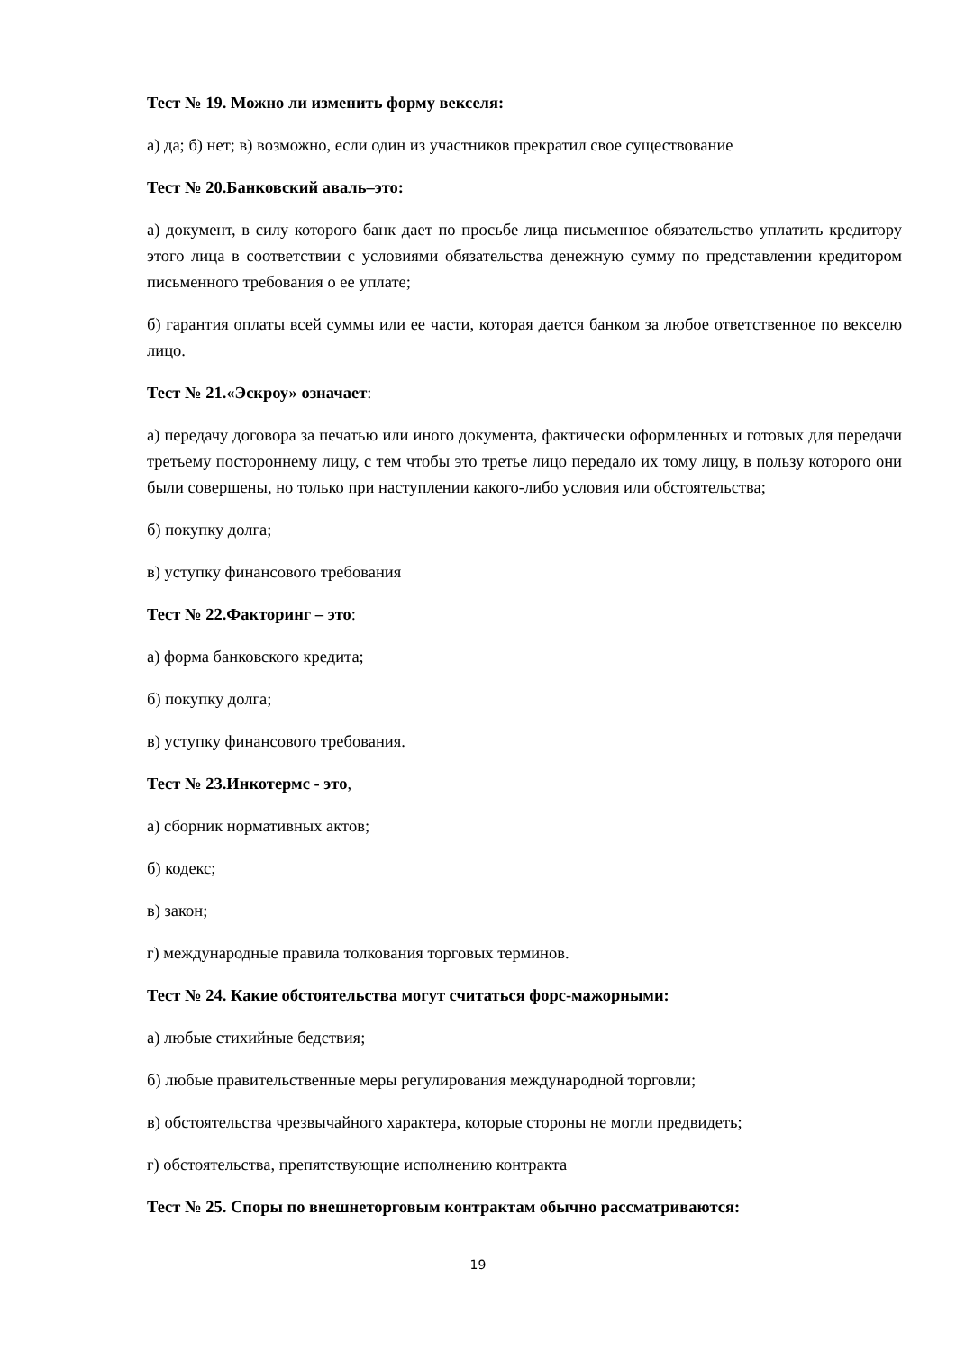Тест № 19. Можно ли изменить форму векселя:
а) да; б) нет; в) возможно, если один из участников прекратил свое существование
Тест № 20.Банковский аваль–это:
а) документ, в силу которого банк дает по просьбе лица письменное обязательство уплатить кредитору этого лица в соответствии с условиями обязательства денежную сумму по представлении кредитором письменного требования о ее уплате;
б) гарантия оплаты всей суммы или ее части, которая дается банком за любое ответственное по векселю лицо.
Тест № 21.«Эскроу» означает:
а) передачу договора за печатью или иного документа, фактически оформленных и готовых для передачи третьему постороннему лицу, с тем чтобы это третье лицо передало их тому лицу, в пользу которого они были совершены, но только при наступлении какого-либо условия или обстоятельства;
б) покупку долга;
в) уступку финансового требования
Тест № 22.Факторинг – это:
а) форма банковского кредита;
б) покупку долга;
в) уступку финансового требования.
Тест № 23.Инкотермс - это,
а) сборник нормативных актов;
б) кодекс;
в) закон;
г) международные правила толкования торговых терминов.
Тест № 24. Какие обстоятельства могут считаться форс-мажорными:
а) любые стихийные бедствия;
б) любые правительственные меры регулирования международной торговли;
в) обстоятельства чрезвычайного характера, которые стороны не могли предвидеть;
г) обстоятельства, препятствующие исполнению контракта
Тест № 25. Споры по внешнеторговым контрактам обычно рассматриваются:
19